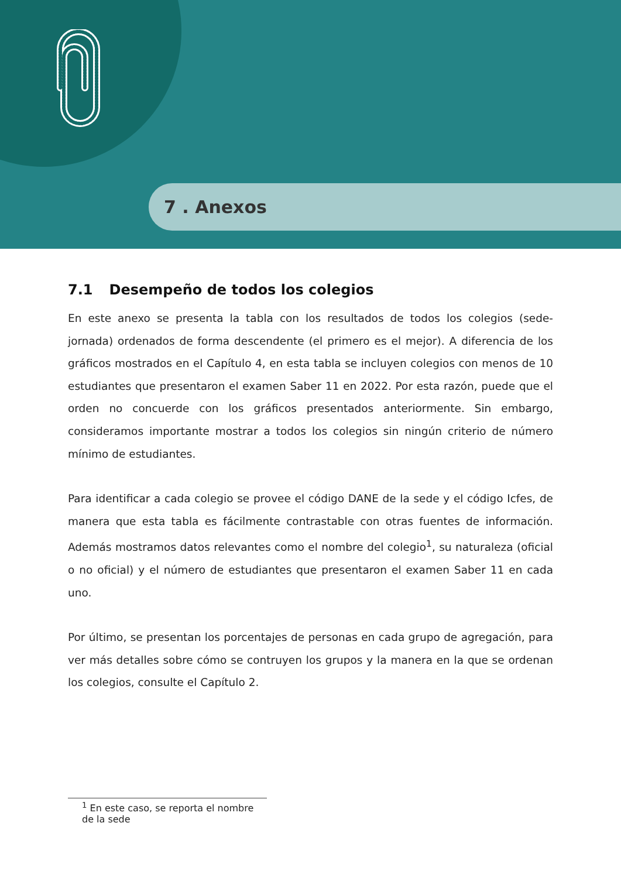7 . Anexos
7.1 Desempeño de todos los colegios
En este anexo se presenta la tabla con los resultados de todos los colegios (sede-jornada) ordenados de forma descendente (el primero es el mejor). A diferencia de los gráficos mostrados en el Capítulo 4, en esta tabla se incluyen colegios con menos de 10 estudiantes que presentaron el examen Saber 11 en 2022. Por esta razón, puede que el orden no concuerde con los gráficos presentados anteriormente. Sin embargo, consideramos importante mostrar a todos los colegios sin ningún criterio de número mínimo de estudiantes.
Para identificar a cada colegio se provee el código DANE de la sede y el código Icfes, de manera que esta tabla es fácilmente contrastable con otras fuentes de información. Además mostramos datos relevantes como el nombre del colegio<sup>1</sup>, su naturaleza (oficial o no oficial) y el número de estudiantes que presentaron el examen Saber 11 en cada uno.
Por último, se presentan los porcentajes de personas en cada grupo de agregación, para ver más detalles sobre cómo se contruyen los grupos y la manera en la que se ordenan los colegios, consulte el Capítulo 2.
<sup>1</sup> En este caso, se reporta el nombre de la sede